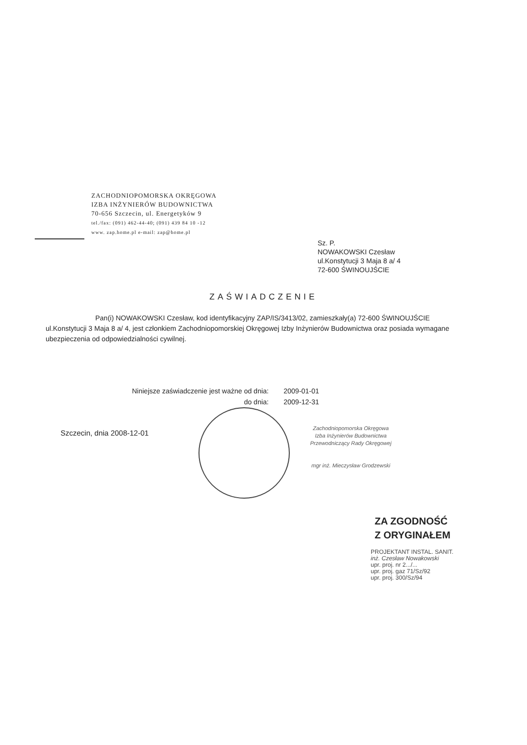ZACHODNIOPOMORSKA OKRĘGOWA
IZBA INŻYNIERÓW BUDOWNICTWA
70-656 Szczecin, ul. Energetyków 9
tel./fax: (091) 462-44-40; (091) 439 84 10 -12
www. zap.home.pl e-mail: zap@home.pl
Sz. P.
NOWAKOWSKI Czesław
ul.Konstytucji 3 Maja 8 a/ 4
72-600 ŚWINOUJŚCIE
ZAŚWIADCZENIE
Pan(i) NOWAKOWSKI Czesław, kod identyfikacyjny ZAP/IS/3413/02, zamieszkały(a) 72-600 ŚWINOUJŚCIE ul.Konstytucji 3 Maja 8 a/ 4, jest członkiem Zachodniopomorskiej Okręgowej Izby Inżynierów Budownictwa oraz posiada wymagane ubezpieczenia od odpowiedzialności cywilnej.
| Niniejsze zaświadczenie jest ważne od dnia: | 2009-01-01 |
| do dnia: | 2009-12-31 |
Szczecin, dnia 2008-12-01
Zachodniopomorska Okręgowa
Izba Inżynierów Budownictwa
Przewodniczący Rady Okręgowej
mgr inż. Mieczysław Grodzewski
ZA ZGODNOŚĆ
Z ORYGINAŁEM
PROJEKTANT INSTAL. SANIT.
inż. Czesław Nowakowski
upr. proj. nr 2.../...
upr. proj. gaz 71/Sz/92
upr. proj. 300/Sz/94